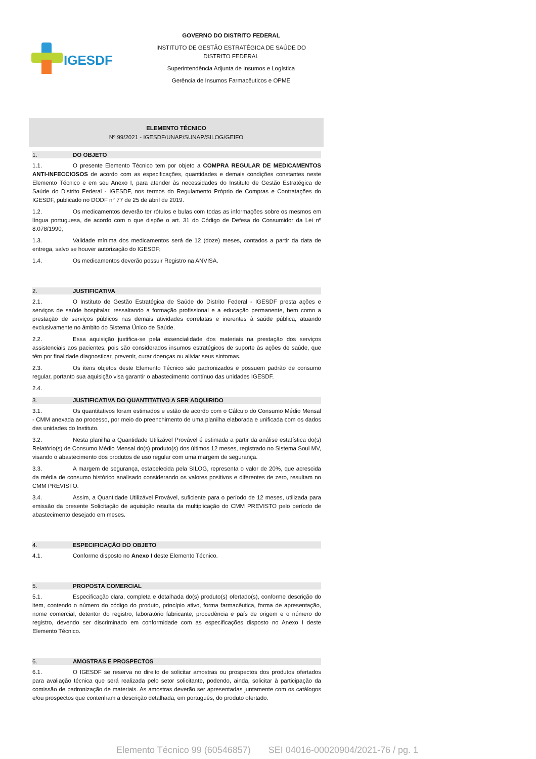IGESDF
GOVERNO DO DISTRITO FEDERAL
INSTITUTO DE GESTÃO ESTRATÉGICA DE SAÚDE DO DISTRITO FEDERAL
Superintendência Adjunta de Insumos e Logística
Gerência de Insumos Farmacêuticos e OPME
ELEMENTO TÉCNICO
Nº 99/2021 - IGESDF/UNAP/SUNAP/SILOG/GEIFO
1. DO OBJETO
1.1. O presente Elemento Técnico tem por objeto a COMPRA REGULAR DE MEDICAMENTOS ANTI-INFECCIOSOS de acordo com as especificações, quantidades e demais condições constantes neste Elemento Técnico e em seu Anexo I, para atender às necessidades do Instituto de Gestão Estratégica de Saúde do Distrito Federal - IGESDF, nos termos do Regulamento Próprio de Compras e Contratações do IGESDF, publicado no DODF n° 77 de 25 de abril de 2019.
1.2. Os medicamentos deverão ter rótulos e bulas com todas as informações sobre os mesmos em língua portuguesa, de acordo com o que dispõe o art. 31 do Código de Defesa do Consumidor da Lei nº 8.078/1990;
1.3. Validade mínima dos medicamentos será de 12 (doze) meses, contados a partir da data de entrega, salvo se houver autorização do IGESDF;
1.4. Os medicamentos deverão possuir Registro na ANVISA.
2. JUSTIFICATIVA
2.1. O Instituto de Gestão Estratégica de Saúde do Distrito Federal - IGESDF presta ações e serviços de saúde hospitalar, ressaltando a formação profissional e a educação permanente, bem como a prestação de serviços públicos nas demais atividades correlatas e inerentes à saúde pública, atuando exclusivamente no âmbito do Sistema Único de Saúde.
2.2. Essa aquisição justifica-se pela essencialidade dos materiais na prestação dos serviços assistenciais aos pacientes, pois são considerados insumos estratégicos de suporte às ações de saúde, que têm por finalidade diagnosticar, prevenir, curar doenças ou aliviar seus sintomas.
2.3. Os itens objetos deste Elemento Técnico são padronizados e possuem padrão de consumo regular, portanto sua aquisição visa garantir o abastecimento contínuo das unidades IGESDF.
2.4.
3. JUSTIFICATIVA DO QUANTITATIVO A SER ADQUIRIDO
3.1. Os quantitativos foram estimados e estão de acordo com o Cálculo do Consumo Médio Mensal - CMM anexada ao processo, por meio do preenchimento de uma planilha elaborada e unificada com os dados das unidades do Instituto.
3.2. Nesta planilha a Quantidade Utilizável Provável é estimada a partir da análise estatística do(s) Relatório(s) de Consumo Médio Mensal do(s) produto(s) dos últimos 12 meses, registrado no Sistema Soul MV, visando o abastecimento dos produtos de uso regular com uma margem de segurança.
3.3. A margem de segurança, estabelecida pela SILOG, representa o valor de 20%, que acrescida da média de consumo histórico analisado considerando os valores positivos e diferentes de zero, resultam no CMM PREVISTO.
3.4. Assim, a Quantidade Utilizável Provável, suficiente para o período de 12 meses, utilizada para emissão da presente Solicitação de aquisição resulta da multiplicação do CMM PREVISTO pelo período de abastecimento desejado em meses.
4. ESPECIFICAÇÃO DO OBJETO
4.1. Conforme disposto no Anexo I deste Elemento Técnico.
5. PROPOSTA COMERCIAL
5.1. Especificação clara, completa e detalhada do(s) produto(s) ofertado(s), conforme descrição do item, contendo o número do código do produto, princípio ativo, forma farmacêutica, forma de apresentação, nome comercial, detentor do registro, laboratório fabricante, procedência e país de origem e o número do registro, devendo ser discriminado em conformidade com as especificações disposto no Anexo I deste Elemento Técnico.
6. AMOSTRAS E PROSPECTOS
6.1. O IGESDF se reserva no direito de solicitar amostras ou prospectos dos produtos ofertados para avaliação técnica que será realizada pelo setor solicitante, podendo, ainda, solicitar à participação da comissão de padronização de materiais. As amostras deverão ser apresentadas juntamente com os catálogos e/ou prospectos que contenham a descrição detalhada, em português, do produto ofertado.
Elemento Técnico 99 (60546857) SEI 04016-00020904/2021-76 / pg. 1